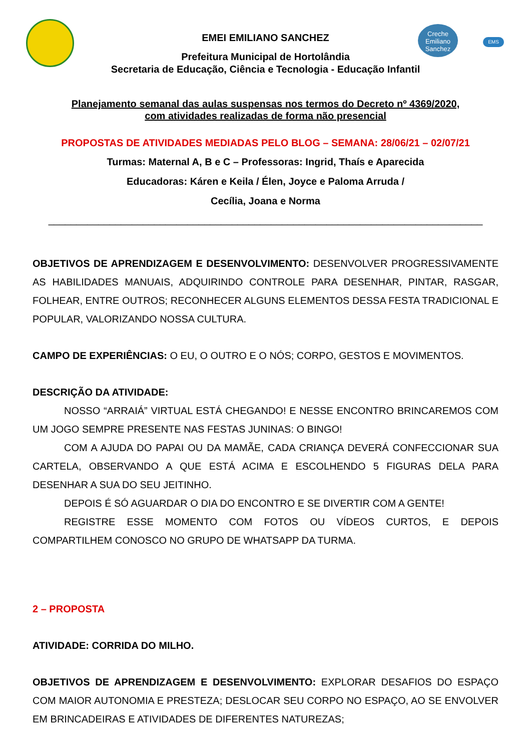Creche
Emiliano
Sanchez
EMS
EMEI EMILIANO SANCHEZ
Prefeitura Municipal de Hortolândia
Secretaria de Educação, Ciência e Tecnologia - Educação Infantil
Planejamento semanal das aulas suspensas nos termos do Decreto nº 4369/2020,
com atividades realizadas de forma não presencial
PROPOSTAS DE ATIVIDADES MEDIADAS PELO BLOG – SEMANA: 28/06/21 – 02/07/21
Turmas: Maternal A, B e C – Professoras: Ingrid, Thaís e Aparecida
Educadoras: Káren e Keila / Élen, Joyce e Paloma Arruda /
Cecília, Joana e Norma
______________________________________________________________________________
OBJETIVOS DE APRENDIZAGEM E DESENVOLVIMENTO: DESENVOLVER PROGRESSIVAMENTE AS HABILIDADES MANUAIS, ADQUIRINDO CONTROLE PARA DESENHAR, PINTAR, RASGAR, FOLHEAR, ENTRE OUTROS; RECONHECER ALGUNS ELEMENTOS DESSA FESTA TRADICIONAL E POPULAR, VALORIZANDO NOSSA CULTURA.
CAMPO DE EXPERIÊNCIAS: O EU, O OUTRO E O NÓS; CORPO, GESTOS E MOVIMENTOS.
DESCRIÇÃO DA ATIVIDADE:
NOSSO “ARRAIÁ” VIRTUAL ESTÁ CHEGANDO! E NESSE ENCONTRO BRINCAREMOS COM UM JOGO SEMPRE PRESENTE NAS FESTAS JUNINAS: O BINGO!
COM A AJUDA DO PAPAI OU DA MAMÃE, CADA CRIANÇA DEVERÁ CONFECCIONAR SUA CARTELA, OBSERVANDO A QUE ESTÁ ACIMA E ESCOLHENDO 5 FIGURAS DELA PARA DESENHAR A SUA DO SEU JEITINHO.
DEPOIS É SÓ AGUARDAR O DIA DO ENCONTRO E SE DIVERTIR COM A GENTE!
REGISTRE ESSE MOMENTO COM FOTOS OU VÍDEOS CURTOS, E DEPOIS COMPARTILHEM CONOSCO NO GRUPO DE WHATSAPP DA TURMA.
2 – PROPOSTA
ATIVIDADE: CORRIDA DO MILHO.
OBJETIVOS DE APRENDIZAGEM E DESENVOLVIMENTO: EXPLORAR DESAFIOS DO ESPAÇO COM MAIOR AUTONOMIA E PRESTEZA; DESLOCAR SEU CORPO NO ESPAÇO, AO SE ENVOLVER EM BRINCADEIRAS E ATIVIDADES DE DIFERENTES NATUREZAS;